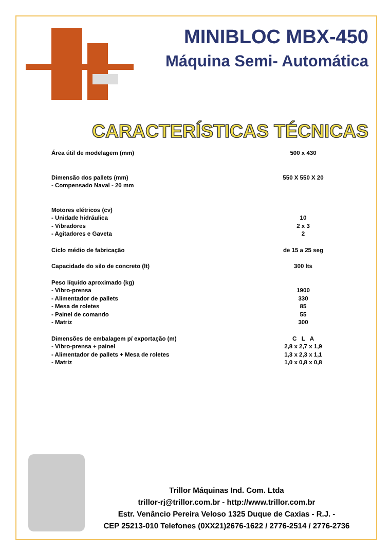MINIBLOC MBX-450
Máquina Semi- Automática
CARACTERÍSTICAS TÉCNICAS
| Área útil de modelagem (mm) | 500 x 430 |
| Dimensão dos pallets (mm) | 550 X 550 X 20 |
| - Compensado Naval - 20 mm | |
| Motores elétricos (cv) | |
| - Unidade hidráulica | 10 |
| - Vibradores | 2 x 3 |
| - Agitadores e Gaveta | 2 |
| Ciclo médio de fabricação | de 15 a 25 seg |
| Capacidade do silo de concreto (lt) | 300 lts |
| Peso líquido aproximado (kg) | |
| - Vibro-prensa | 1900 |
| - Alimentador de pallets | 330 |
| - Mesa de roletes | 85 |
| - Painel de comando | 55 |
| - Matriz | 300 |
| Dimensões de embalagem p/ exportação (m) | C L A |
| - Vibro-prensa + painel | 2,8 x 2,7 x 1,9 |
| - Alimentador de pallets + Mesa de roletes | 1,3 x 2,3 x 1,1 |
| - Matriz | 1,0 x 0,8 x 0,8 |
Trillor Máquinas Ind. Com. Ltda
trillor-rj@trillor.com.br - http://www.trillor.com.br
Estr. Venâncio Pereira Veloso 1325 Duque de Caxias - R.J. -
CEP 25213-010 Telefones (0XX21)2676-1622 / 2776-2514 / 2776-2736